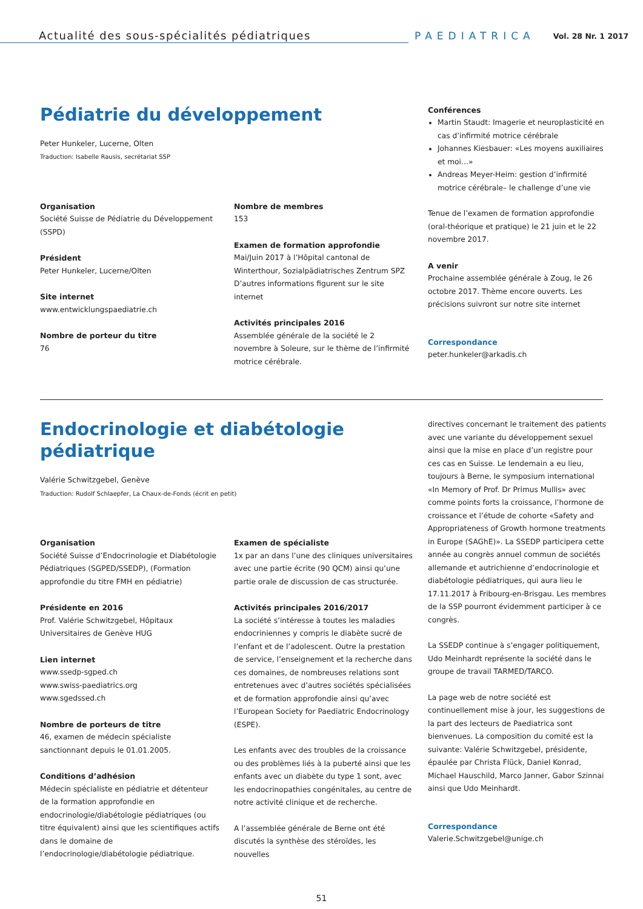Actualité des sous-spécialités pédiatriques
PAEDIATRICA
Vol. 28 Nr. 1 2017
Pédiatrie du développement
Peter Hunkeler, Lucerne, Olten
Traduction: Isabelle Rausis, secrétariat SSP
Organisation
Société Suisse de Pédiatrie du Développement (SSPD)
Président
Peter Hunkeler, Lucerne/Olten
Site internet
www.entwicklungspaediatrie.ch
Nombre de porteur du titre
76
Nombre de membres
153
Examen de formation approfondie
Mai/Juin 2017 à l’Hôpital cantonal de Winterthour, Sozialpädiatrisches Zentrum SPZ D’autres informations figurent sur le site internet
Activités principales 2016
Assemblée générale de la société le 2 novembre à Soleure, sur le thème de l’infirmité motrice cérébrale.
Conférences
Martin Staudt: Imagerie et neuroplasticité en cas d’infirmité motrice cérébrale
Johannes Kiesbauer: «Les moyens auxiliaires et moi…»
Andreas Meyer-Heim: gestion d’infirmité motrice cérébrale– le challenge d’une vie
Tenue de l’examen de formation approfondie (oral-théorique et pratique) le 21 juin et le 22 novembre 2017.
A venir
Prochaine assemblée générale à Zoug, le 26 octobre 2017. Thème encore ouverts. Les précisions suivront sur notre site internet
Correspondance
peter.hunkeler@arkadis.ch
Endocrinologie et diabétologie pédiatrique
Valérie Schwitzgebel, Genève
Traduction: Rudolf Schlaepfer, La Chaux-de-Fonds (écrit en petit)
Organisation
Société Suisse d’Endocrinologie et Diabétologie Pédiatriques (SGPED/SSEDP), (Formation approfondie du titre FMH en pédiatrie)
Présidente en 2016
Prof. Valérie Schwitzgebel, Hôpitaux Universitaires de Genève HUG
Lien internet
www.ssedp-sgped.ch
www.swiss-paediatrics.org
www.sgedssed.ch
Nombre de porteurs de titre
46, examen de médecin spécialiste sanctionnant depuis le 01.01.2005.
Conditions d’adhésion
Médecin spécialiste en pédiatrie et détenteur de la formation approfondie en endocrinologie/diabétologie pédiatriques (ou titre équivalent) ainsi que les scientifiques actifs dans le domaine de l’endocrinologie/diabétologie pédiatrique.
Examen de spécialiste
1x par an dans l’une des cliniques universitaires avec une partie écrite (90 QCM) ainsi qu’une partie orale de discussion de cas structurée.
Activités principales 2016/2017
La société s’intéresse à toutes les maladies endocriniennes y compris le diabète sucré de l’enfant et de l’adolescent. Outre la prestation de service, l’enseignement et la recherche dans ces domaines, de nombreuses relations sont entretenues avec d’autres sociétés spécialisées et de formation approfondie ainsi qu’avec l’European Society for Paediatric Endocrinology (ESPE).
Les enfants avec des troubles de la croissance ou des problèmes liés à la puberté ainsi que les enfants avec un diabète du type 1 sont, avec les endocrinopathies congénitales, au centre de notre activité clinique et de recherche.
A l’assemblée générale de Berne ont été discutés la synthèse des stéroïdes, les nouvelles
directives concernant le traitement des patients avec une variante du développement sexuel ainsi que la mise en place d’un registre pour ces cas en Suisse. Le lendemain a eu lieu, toujours à Berne, le symposium international «In Memory of Prof. Dr Primus Mullis» avec comme points forts la croissance, l’hormone de croissance et l’étude de cohorte «Safety and Appropriateness of Growth hormone treatments in Europe (SAGhE)». La SSEDP participera cette année au congrès annuel commun de sociétés allemande et autrichienne d’endocrinologie et diabétologie pédiatriques, qui aura lieu le 17.11.2017 à Fribourg-en-Brisgau. Les membres de la SSP pourront évidemment participer à ce congrès.
La SSEDP continue à s’engager politiquement, Udo Meinhardt représente la société dans le groupe de travail TARMED/TARCO.
La page web de notre société est continuellement mise à jour, les suggestions de la part des lecteurs de Paediatrica sont bienvenues. La composition du comité est la suivante: Valérie Schwitzgebel, présidente, épaulée par Christa Flück, Daniel Konrad, Michael Hauschild, Marco Janner, Gabor Szinnai ainsi que Udo Meinhardt.
Correspondance
Valerie.Schwitzgebel@unige.ch
51